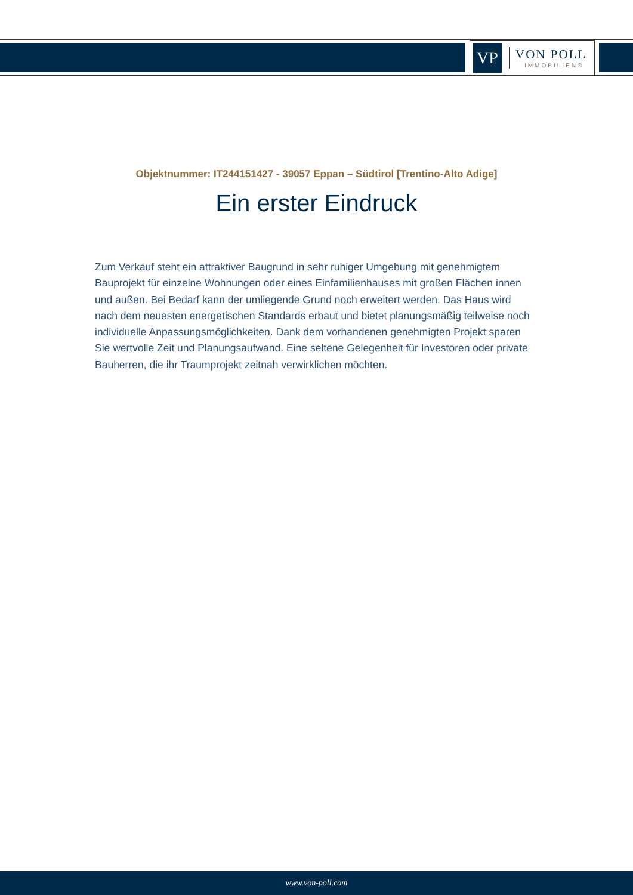VP
VON POLL
IMMOBILIEN®
Objektnummer: IT244151427 - 39057 Eppan – Südtirol [Trentino-Alto Adige]
Ein erster Eindruck
Zum Verkauf steht ein attraktiver Baugrund in sehr ruhiger Umgebung mit genehmigtem Bauprojekt für einzelne Wohnungen oder eines Einfamilienhauses mit großen Flächen innen und außen. Bei Bedarf kann der umliegende Grund noch erweitert werden. Das Haus wird nach dem neuesten energetischen Standards erbaut und bietet planungsmäßig teilweise noch individuelle Anpassungsmöglichkeiten. Dank dem vorhandenen genehmigten Projekt sparen Sie wertvolle Zeit und Planungsaufwand. Eine seltene Gelegenheit für Investoren oder private Bauherren, die ihr Traumprojekt zeitnah verwirklichen möchten.
www.von-poll.com